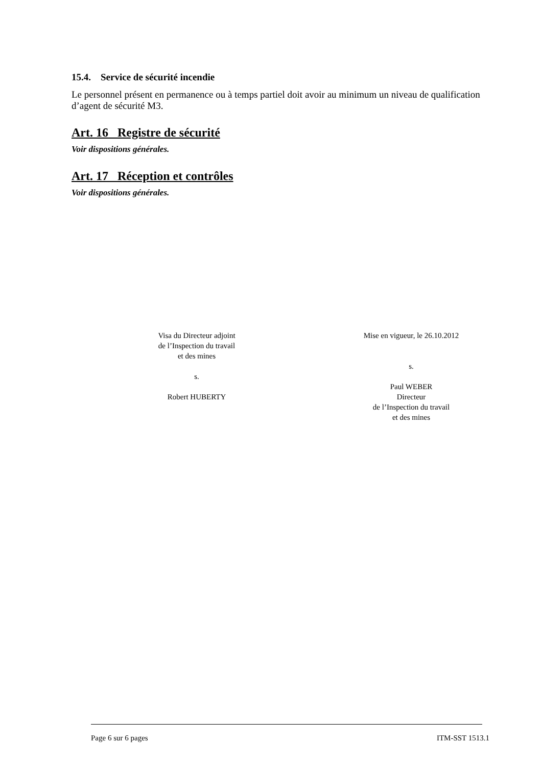15.4. Service de sécurité incendie
Le personnel présent en permanence ou à temps partiel doit avoir au minimum un niveau de qualification d’agent de sécurité M3.
Art. 16 Registre de sécurité
Voir dispositions générales.
Art. 17 Réception et contrôles
Voir dispositions générales.
Visa du Directeur adjoint
de l’Inspection du travail
et des mines
s.
Robert HUBERTY
Mise en vigueur, le 26.10.2012
s.
Paul WEBER
Directeur
de l’Inspection du travail
et des mines
Page 6 sur 6 pages ITM-SST 1513.1